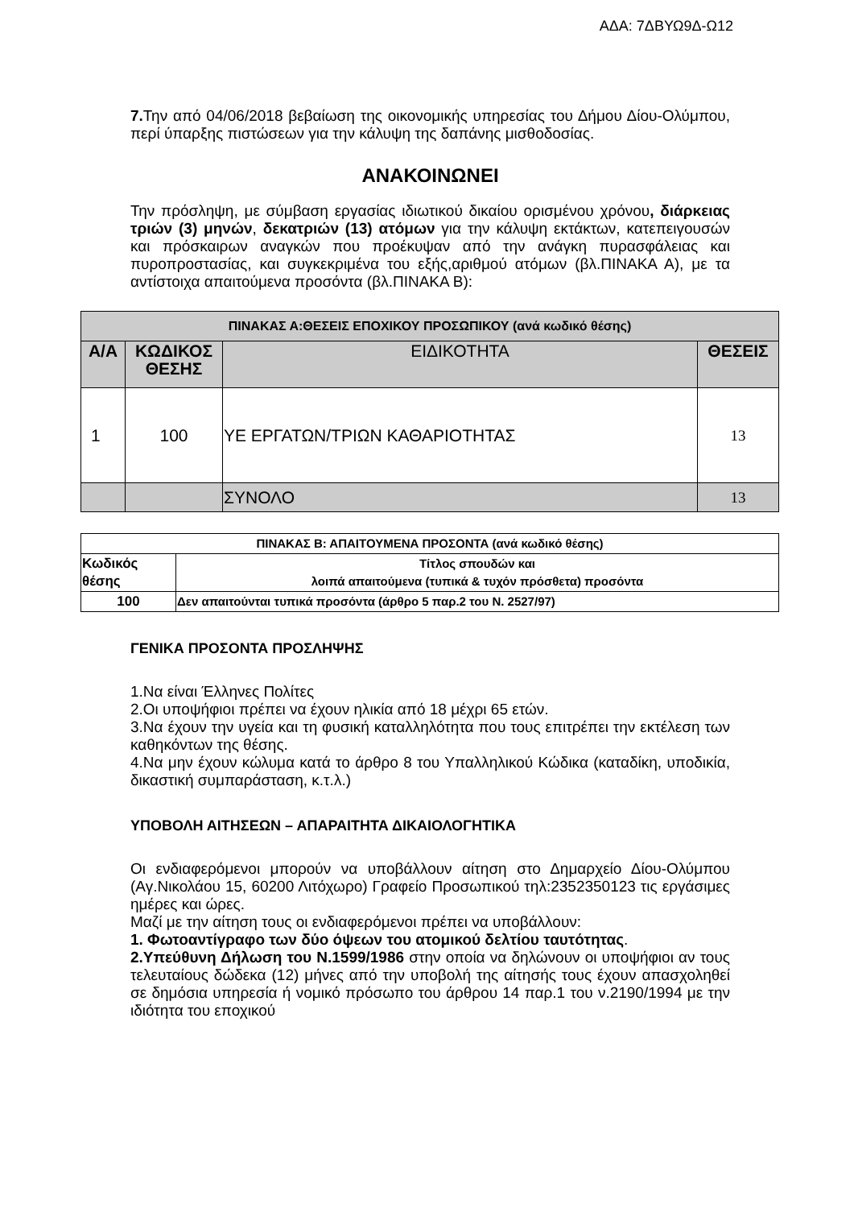ΑΔΑ: 7ΔΒΥΩ9Δ-Ω12
7. Την από 04/06/2018 βεβαίωση της οικονομικής υπηρεσίας του Δήμου Δίου-Ολύμπου, περί ύπαρξης πιστώσεων για την κάλυψη της δαπάνης μισθοδοσίας.
ΑΝΑΚΟΙΝΩΝΕΙ
Την πρόσληψη, με σύμβαση εργασίας ιδιωτικού δικαίου ορισμένου χρόνου, διάρκειας τριών (3) μηνών, δεκατριών (13) ατόμων για την κάλυψη εκτάκτων, κατεπειγουσών και πρόσκαιρων αναγκών που προέκυψαν από την ανάγκη πυρασφάλειας και πυροπροστασίας, και συγκεκριμένα του εξής,αριθμού ατόμων (βλ.ΠΙΝΑΚΑ Α), με τα αντίστοιχα απαιτούμενα προσόντα (βλ.ΠΙΝΑΚΑ Β):
| ΠΙΝΑΚΑΣ Α:ΘΕΣΕΙΣ ΕΠΟΧΙΚΟΥ ΠΡΟΣΩΠΙΚΟΥ (ανά κωδικό θέσης) | | | |
| --- | --- | --- | --- |
| Α/Α | ΚΩΔΙΚΟΣ ΘΕΣΗΣ | ΕΙΔΙΚΟΤΗΤΑ | ΘΕΣΕΙΣ |
| 1 | 100 | ΥΕ ΕΡΓΑΤΩΝ/ΤΡΙΩΝ ΚΑΘΑΡΙΟΤΗΤΑΣ | 13 |
| | | ΣΥΝΟΛΟ | 13 |
| ΠΙΝΑΚΑΣ Β: ΑΠΑΙΤΟΥΜΕΝΑ ΠΡΟΣΟΝΤΑ (ανά κωδικό θέσης) | |
| Κωδικός θέσης | Τίτλος σπουδών και λοιπά απαιτούμενα (τυπικά & τυχόν πρόσθετα) προσόντα |
| 100 | Δεν απαιτούνται τυπικά προσόντα (άρθρο 5 παρ.2 του Ν. 2527/97) |
ΓΕΝΙΚΑ ΠΡΟΣΟΝΤΑ ΠΡΟΣΛΗΨΗΣ
1.Να είναι Έλληνες Πολίτες
2.Οι υποψήφιοι πρέπει να έχουν ηλικία από 18 μέχρι 65 ετών.
3.Να έχουν την υγεία και τη φυσική καταλληλότητα που τους επιτρέπει την εκτέλεση των καθηκόντων της θέσης.
4.Να μην έχουν κώλυμα κατά το άρθρο 8 του Υπαλληλικού Κώδικα (καταδίκη, υποδικία, δικαστική συμπαράσταση, κ.τ.λ.)
ΥΠΟΒΟΛΗ ΑΙΤΗΣΕΩΝ – ΑΠΑΡΑΙΤΗΤΑ ΔΙΚΑΙΟΛΟΓΗΤΙΚΑ
Οι ενδιαφερόμενοι μπορούν να υποβάλλουν αίτηση στο Δημαρχείο Δίου-Ολύμπου (Αγ.Νικολάου 15, 60200 Λιτόχωρο) Γραφείο Προσωπικού τηλ:2352350123 τις εργάσιμες ημέρες και ώρες.
Μαζί με την αίτηση τους οι ενδιαφερόμενοι πρέπει να υποβάλλουν:
1. Φωτοαντίγραφο των δύο όψεων του ατομικού δελτίου ταυτότητας.
2.Υπεύθυνη Δήλωση του Ν.1599/1986 στην οποία να δηλώνουν οι υποψήφιοι αν τους τελευταίους δώδεκα (12) μήνες από την υποβολή της αίτησής τους έχουν απασχοληθεί σε δημόσια υπηρεσία ή νομικό πρόσωπο του άρθρου 14 παρ.1 του ν.2190/1994 με την ιδιότητα του εποχικού